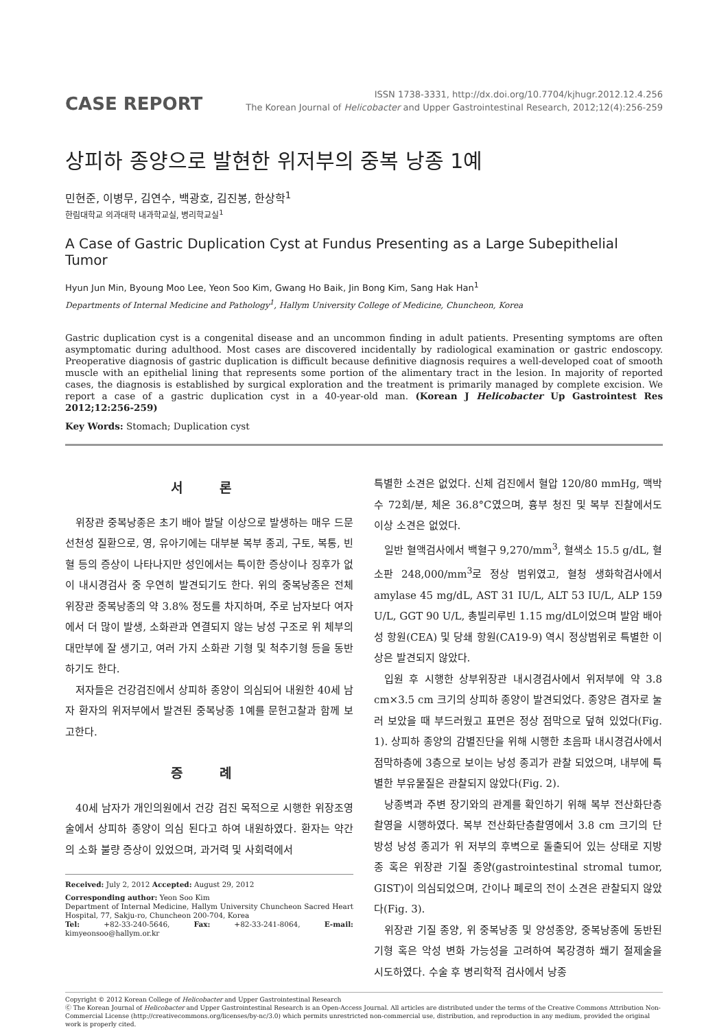CASE REPORT
ISSN 1738-3331, http://dx.doi.org/10.7704/kjhugr.2012.12.4.256
The Korean Journal of Helicobacter and Upper Gastrointestinal Research, 2012;12(4):256-259
상피하 종양으로 발현한 위저부의 중복 낭종 1예
민현준, 이병무, 김연수, 백광호, 김진봉, 한상학<sup>1</sup>
한림대학교 의과대학 내과학교실, 병리학교실<sup>1</sup>
A Case of Gastric Duplication Cyst at Fundus Presenting as a Large Subepithelial Tumor
Hyun Jun Min, Byoung Moo Lee, Yeon Soo Kim, Gwang Ho Baik, Jin Bong Kim, Sang Hak Han<sup>1</sup>
Departments of Internal Medicine and Pathology<sup>1</sup>, Hallym University College of Medicine, Chuncheon, Korea
Gastric duplication cyst is a congenital disease and an uncommon finding in adult patients. Presenting symptoms are often asymptomatic during adulthood. Most cases are discovered incidentally by radiological examination or gastric endoscopy. Preoperative diagnosis of gastric duplication is difficult because definitive diagnosis requires a well-developed coat of smooth muscle with an epithelial lining that represents some portion of the alimentary tract in the lesion. In majority of reported cases, the diagnosis is established by surgical exploration and the treatment is primarily managed by complete excision. We report a case of a gastric duplication cyst in a 40-year-old man. (Korean J Helicobacter Up Gastrointest Res 2012;12:256-259)
Key Words: Stomach; Duplication cyst
서 론
위장관 중복낭종은 초기 배아 발달 이상으로 발생하는 매우 드문 선천성 질환으로, 영, 유아기에는 대부분 복부 종괴, 구토, 복통, 빈혈 등의 증상이 나타나지만 성인에서는 특이한 증상이나 징후가 없이 내시경검사 중 우연히 발견되기도 한다. 위의 중복낭종은 전체 위장관 중복낭종의 약 3.8% 정도를 차지하며, 주로 남자보다 여자에서 더 많이 발생, 소화관과 연결되지 않는 낭성 구조로 위 체부의 대만부에 잘 생기고, 여러 가지 소화관 기형 및 척추기형 등을 동반하기도 한다.
저자들은 건강검진에서 상피하 종양이 의심되어 내원한 40세 남자 환자의 위저부에서 발견된 중복낭종 1예를 문헌고찰과 함께 보고한다.
증 례
40세 남자가 개인의원에서 건강 검진 목적으로 시행한 위장조영술에서 상피하 종양이 의심 된다고 하여 내원하였다. 환자는 약간의 소화 불량 증상이 있었으며, 과거력 및 사회력에서
Received: July 2, 2012 Accepted: August 29, 2012
Corresponding author: Yeon Soo Kim
Department of Internal Medicine, Hallym University Chuncheon Sacred Heart Hospital, 77, Sakju-ro, Chuncheon 200-704, Korea
Tel: +82-33-240-5646, Fax: +82-33-241-8064, E-mail: kimyeonsoo@hallym.or.kr
특별한 소견은 없었다. 신체 검진에서 혈압 120/80 mmHg, 맥박수 72회/분, 체온 36.8°C였으며, 흉부 청진 및 복부 진찰에서도 이상 소견은 없었다.
일반 혈액검사에서 백혈구 9,270/mm<sup>3</sup>, 혈색소 15.5 g/dL, 혈소판 248,000/mm<sup>3</sup>로 정상 범위였고, 혈청 생화학검사에서 amylase 45 mg/dL, AST 31 IU/L, ALT 53 IU/L, ALP 159 U/L, GGT 90 U/L, 총빌리루빈 1.15 mg/dL이었으며 발암 배아성 항원(CEA) 및 당쇄 항원(CA19-9) 역시 정상범위로 특별한 이상은 발견되지 않았다.
입원 후 시행한 상부위장관 내시경검사에서 위저부에 약 3.8 cm×3.5 cm 크기의 상피하 종양이 발견되었다. 종양은 겸자로 눌러 보았을 때 부드러웠고 표면은 정상 점막으로 덮혀 있었다(Fig. 1). 상피하 종양의 감별진단을 위해 시행한 초음파 내시경검사에서 점막하층에 3층으로 보이는 낭성 종괴가 관찰 되었으며, 내부에 특별한 부유물질은 관찰되지 않았다(Fig. 2).
낭종벽과 주변 장기와의 관계를 확인하기 위해 복부 전산화단층촬영을 시행하였다. 복부 전산화단층촬영에서 3.8 cm 크기의 단방성 낭성 종괴가 위 저부의 후벽으로 돌출되어 있는 상태로 지방종 혹은 위장관 기질 종양(gastrointestinal stromal tumor, GIST)이 의심되었으며, 간이나 폐로의 전이 소견은 관찰되지 않았다(Fig. 3).
위장관 기질 종양, 위 중복낭종 및 양성종양, 중복낭종에 동반된 기형 혹은 악성 변화 가능성을 고려하여 복강경하 쐐기 절제술을 시도하였다. 수술 후 병리학적 검사에서 낭종
Copyright © 2012 Korean College of Helicobacter and Upper Gastrointestinal Research
Ⓒ The Korean Journal of Helicobacter and Upper Gastrointestinal Research is an Open-Access Journal. All articles are distributed under the terms of the Creative Commons Attribution Non-Commercial License (http://creativecommons.org/licenses/by-nc/3.0) which permits unrestricted non-commercial use, distribution, and reproduction in any medium, provided the original work is properly cited.